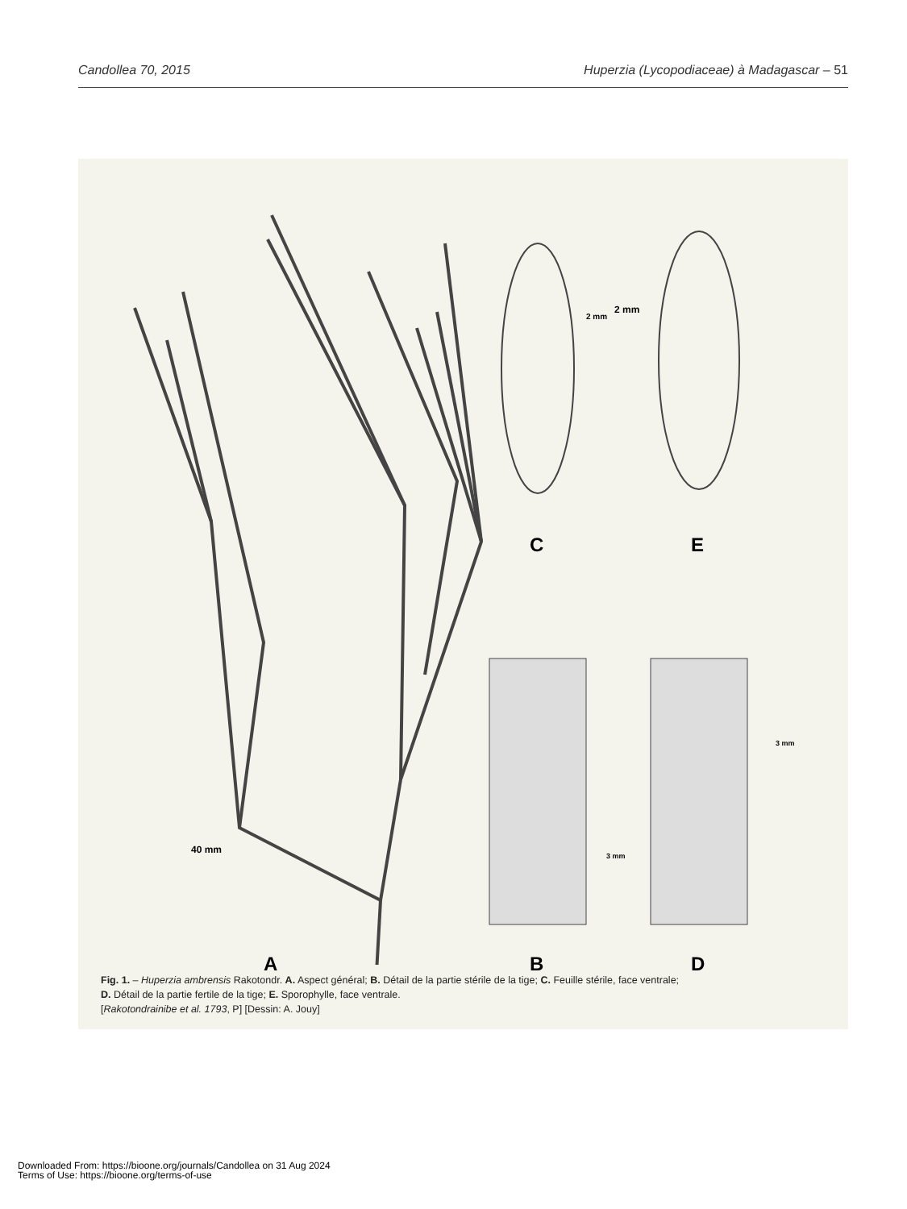Candollea 70, 2015 Huperzia (Lycopodiaceae) à Madagascar – 51
A B
C
D
E
40 mm
2 mm
2 mm
3 mm
3 mm
Fig. 1. – Huperzia ambrensis Rakotondr. A. Aspect général; B. Détail de la partie stérile de la tige; C. Feuille stérile, face ventrale;
D. Détail de la partie fertile de la tige; E. Sporophylle, face ventrale.
[Rakotondrainibe et al. 1793, P] [Dessin: A. Jouy]
Downloaded From: https://bioone.org/journals/Candollea on 31 Aug 2024
Terms of Use: https://bioone.org/terms-of-use